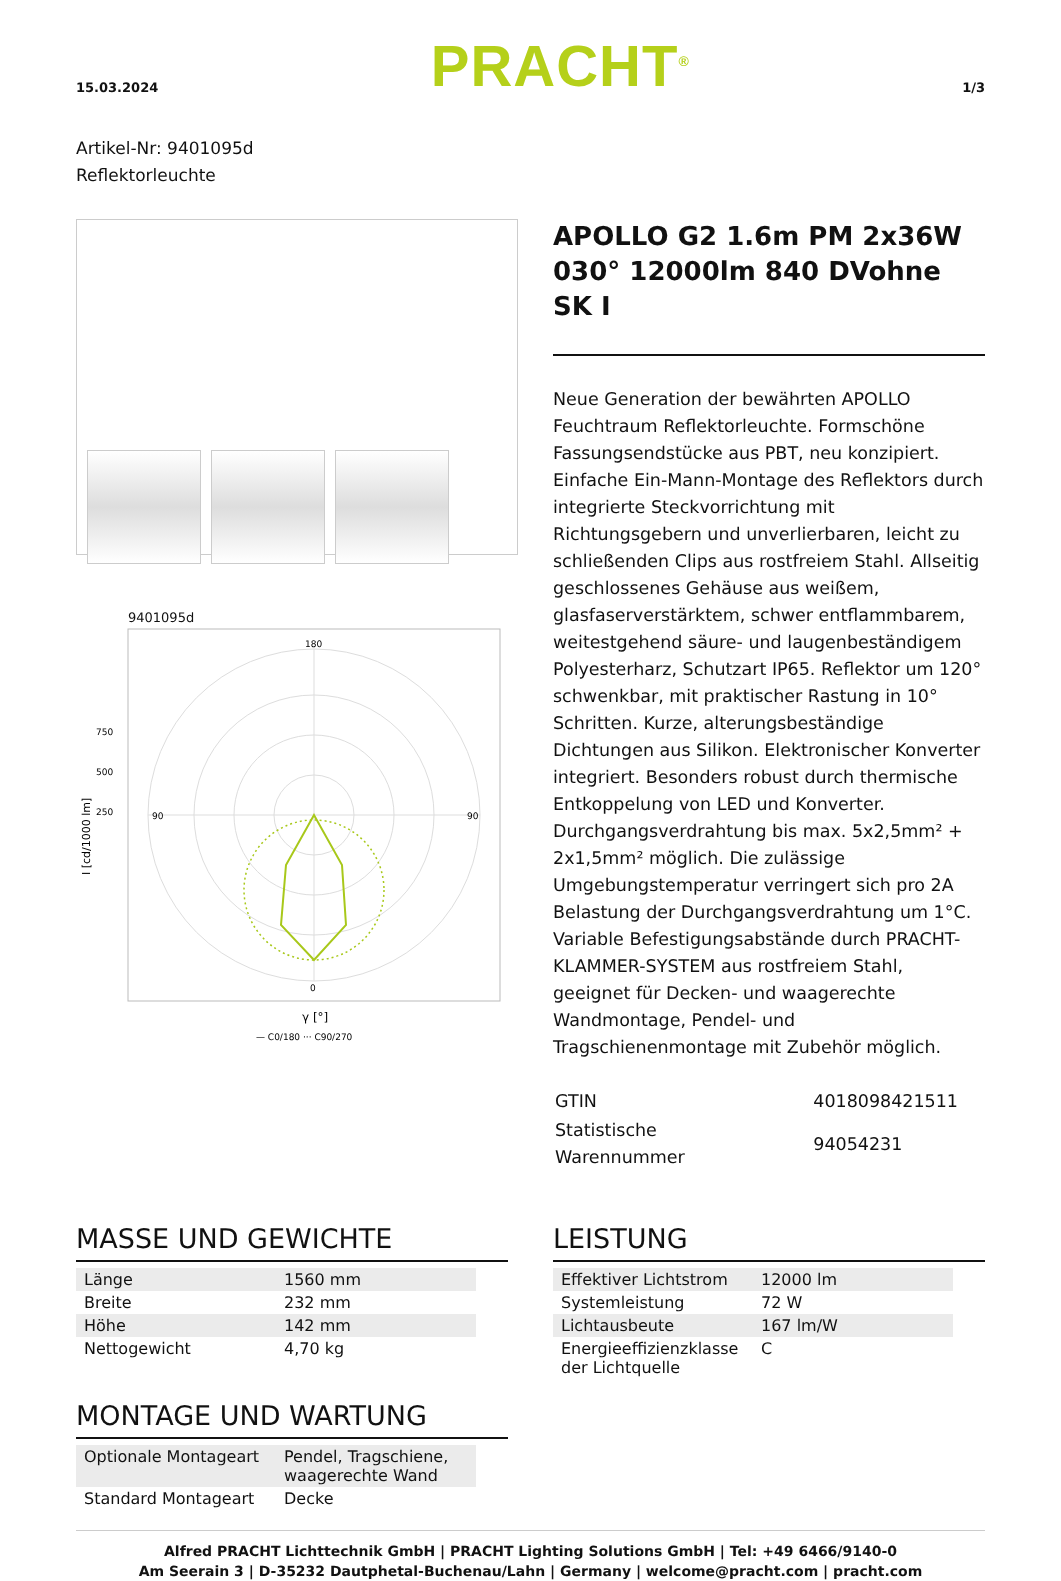15.03.2024 PRACHT<sup>®</sup> 1/3
Artikel-Nr: 9401095d
Reflektorleuchte
9401095d
180
0
90
90
750
500
250
I [cd/1000 lm]
γ [°]
— C0/180 ··· C90/270
APOLLO G2 1.6m PM 2x36W 030° 12000lm 840 DVohne SK I
Neue Generation der bewährten APOLLO Feuchtraum Reflektorleuchte. Formschöne Fassungsendstücke aus PBT, neu konzipiert. Einfache Ein-Mann-Montage des Reflektors durch integrierte Steckvorrichtung mit Richtungsgebern und unverlierbaren, leicht zu schließenden Clips aus rostfreiem Stahl. Allseitig geschlossenes Gehäuse aus weißem, glasfaserverstärktem, schwer entflammbarem, weitestgehend säure- und laugenbeständigem Polyesterharz, Schutzart IP65. Reflektor um 120° schwenkbar, mit praktischer Rastung in 10° Schritten. Kurze, alterungsbeständige Dichtungen aus Silikon. Elektronischer Konverter integriert. Besonders robust durch thermische Entkoppelung von LED und Konverter. Durchgangsverdrahtung bis max. 5x2,5mm² + 2x1,5mm² möglich. Die zulässige Umgebungstemperatur verringert sich pro 2A Belastung der Durchgangsverdrahtung um 1°C. Variable Befestigungsabstände durch PRACHT-KLAMMER-SYSTEM aus rostfreiem Stahl, geeignet für Decken- und waagerechte Wandmontage, Pendel- und Tragschienenmontage mit Zubehör möglich.
| GTIN | 4018098421511 |
| Statistische Warennummer | 94054231 |
MASSE UND GEWICHTE
| Länge | 1560 mm |
| Breite | 232 mm |
| Höhe | 142 mm |
| Nettogewicht | 4,70 kg |
MONTAGE UND WARTUNG
| Optionale Montageart | Pendel, Tragschiene, waagerechte Wand |
| Standard Montageart | Decke |
LEISTUNG
| Effektiver Lichtstrom | 12000 lm |
| Systemleistung | 72 W |
| Lichtausbeute | 167 lm/W |
| Energieeffizienzklasse der Lichtquelle | C |
Alfred PRACHT Lichttechnik GmbH | PRACHT Lighting Solutions GmbH | Tel: +49 6466/9140-0
Am Seerain 3 | D-35232 Dautphetal-Buchenau/Lahn | Germany | welcome@pracht.com | pracht.com